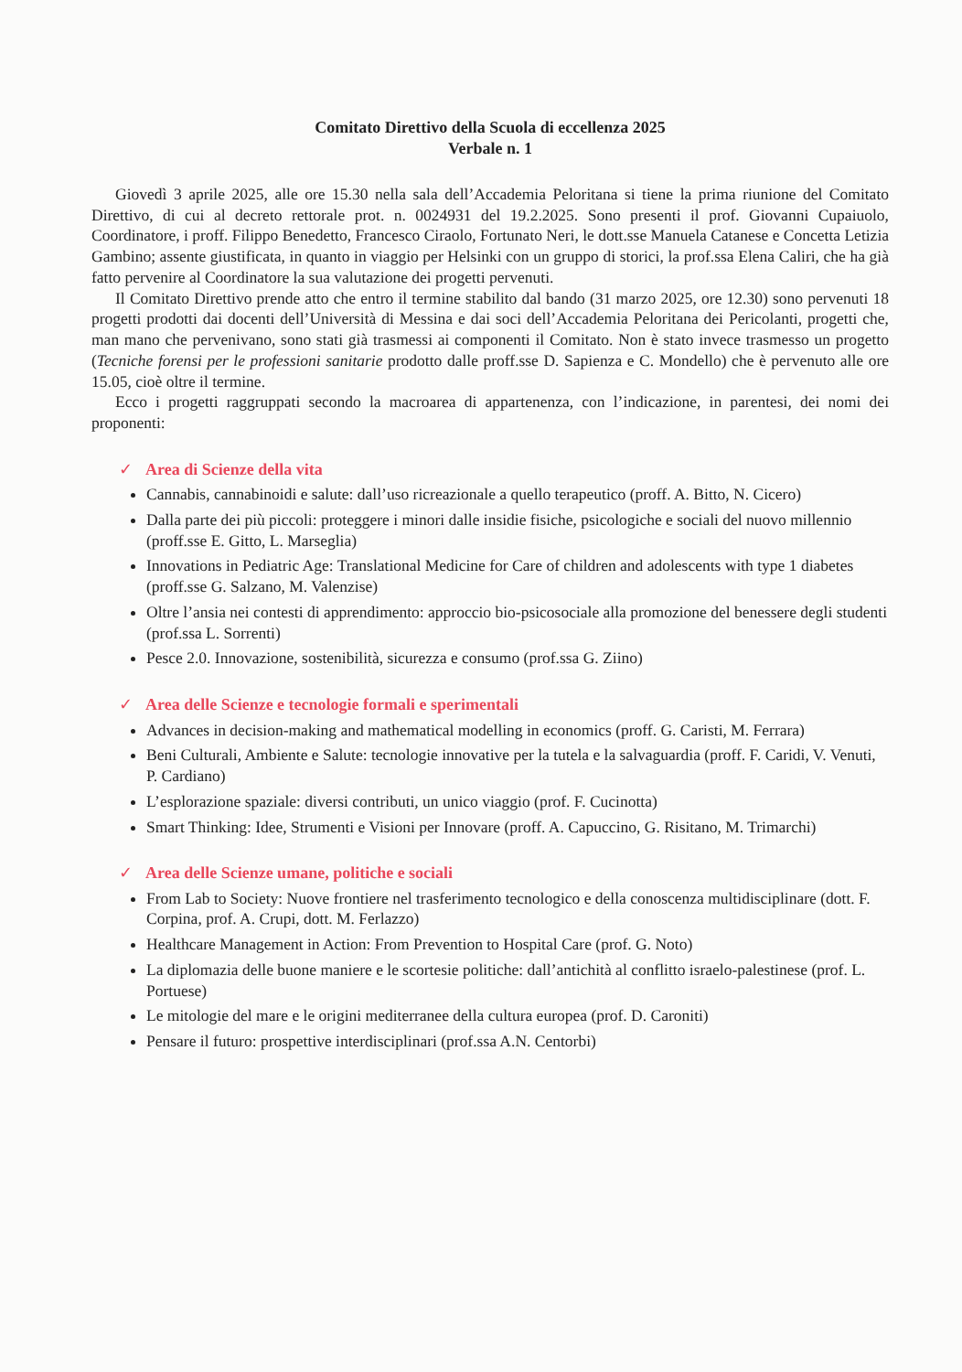Comitato Direttivo della Scuola di eccellenza 2025
Verbale n. 1
Giovedì 3 aprile 2025, alle ore 15.30 nella sala dell’Accademia Peloritana si tiene la prima riunione del Comitato Direttivo, di cui al decreto rettorale prot. n. 0024931 del 19.2.2025. Sono presenti il prof. Giovanni Cupaiuolo, Coordinatore, i proff. Filippo Benedetto, Francesco Ciraolo, Fortunato Neri, le dott.sse Manuela Catanese e Concetta Letizia Gambino; assente giustificata, in quanto in viaggio per Helsinki con un gruppo di storici, la prof.ssa Elena Caliri, che ha già fatto pervenire al Coordinatore la sua valutazione dei progetti pervenuti.
Il Comitato Direttivo prende atto che entro il termine stabilito dal bando (31 marzo 2025, ore 12.30) sono pervenuti 18 progetti prodotti dai docenti dell’Università di Messina e dai soci dell’Accademia Peloritana dei Pericolanti, progetti che, man mano che pervenivano, sono stati già trasmessi ai componenti il Comitato. Non è stato invece trasmesso un progetto (Tecniche forensi per le professioni sanitarie prodotto dalle proff.sse D. Sapienza e C. Mondello) che è pervenuto alle ore 15.05, cioè oltre il termine.
Ecco i progetti raggruppati secondo la macroarea di appartenenza, con l’indicazione, in parentesi, dei nomi dei proponenti:
✓ Area di Scienze della vita
Cannabis, cannabinoidi e salute: dall’uso ricreazionale a quello terapeutico (proff. A. Bitto, N. Cicero)
Dalla parte dei più piccoli: proteggere i minori dalle insidie fisiche, psicologiche e sociali del nuovo millennio (proff.sse E. Gitto, L. Marseglia)
Innovations in Pediatric Age: Translational Medicine for Care of children and adolescents with type 1 diabetes (proff.sse G. Salzano, M. Valenzise)
Oltre l’ansia nei contesti di apprendimento: approccio bio-psicosociale alla promozione del benessere degli studenti (prof.ssa L. Sorrenti)
Pesce 2.0. Innovazione, sostenibilità, sicurezza e consumo (prof.ssa G. Ziino)
✓ Area delle Scienze e tecnologie formali e sperimentali
Advances in decision-making and mathematical modelling in economics (proff. G. Caristi, M. Ferrara)
Beni Culturali, Ambiente e Salute: tecnologie innovative per la tutela e la salvaguardia (proff. F. Caridi, V. Venuti, P. Cardiano)
L’esplorazione spaziale: diversi contributi, un unico viaggio (prof. F. Cucinotta)
Smart Thinking: Idee, Strumenti e Visioni per Innovare (proff. A. Capuccino, G. Risitano, M. Trimarchi)
✓ Area delle Scienze umane, politiche e sociali
From Lab to Society: Nuove frontiere nel trasferimento tecnologico e della conoscenza multidisciplinare (dott. F. Corpina, prof. A. Crupi, dott. M. Ferlazzo)
Healthcare Management in Action: From Prevention to Hospital Care (prof. G. Noto)
La diplomazia delle buone maniere e le scortesie politiche: dall’antichità al conflitto israelo-palestinese (prof. L. Portuese)
Le mitologie del mare e le origini mediterranee della cultura europea (prof. D. Caroniti)
Pensare il futuro: prospettive interdisciplinari (prof.ssa A.N. Centorbi)